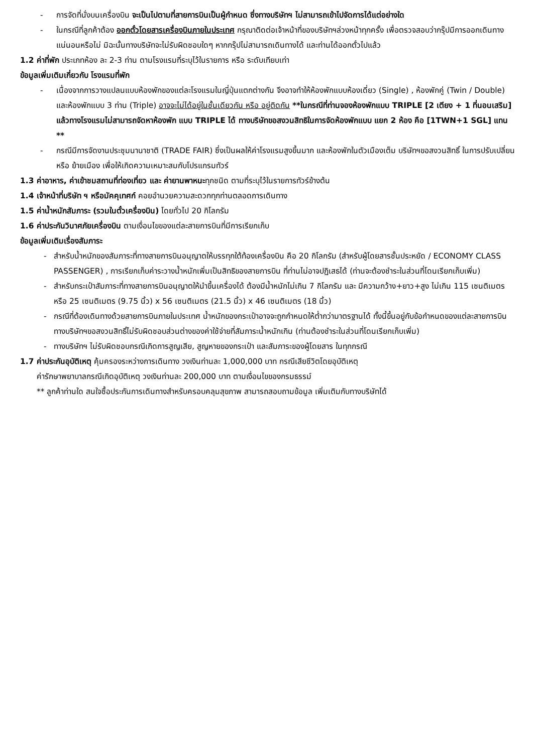- การจัดที่นั่งบนเครื่องบิน จะเป็นไปตามที่สายการบินเป็นผู้กำหนด ซึ่งทางบริษัทฯ ไม่สามารถเข้าไปจัดการได้แต่อย่างใด
- ในกรณีที่ลูกค้าต้อง ออกตั๋วโดยสารเครื่องบินภายในประเทศ กรุณาติดต่อเจ้าหน้าที่ของบริษัทฯล่วงหน้าทุกครั้ง เพื่อตรวจสอบว่ากรุ๊ปมีการออกเดินทางแน่นอนหรือไม่ มิฉะนั้นทางบริษัทจะไม่รับผิดชอบใดๆ หากกรุ๊ปไม่สามารถเดินทางได้ และท่านได้ออกตั๋วไปแล้ว
1.2 ค่าที่พัก ประเภทห้อง ละ 2-3 ท่าน ตามโรงแรมที่ระบุไว้ในรายการ หรือ ระดับเทียบเท่า
ข้อมูลเพิ่มเติมเกี่ยวกับ โรงแรมที่พัก
- เนื่องจากการวางแปลนแบบห้องพักของแต่ละโรงแรมในญี่ปุ่นแตกต่างกัน จึงอาจทำให้ห้องพักแบบห้องเดี่ยว (Single) , ห้องพักคู่ (Twin / Double) และห้องพักแบบ 3 ท่าน (Triple) อาจจะไม่ได้อยู่ในชั้นเดียวกัน หรือ อยู่ติดกัน **ในกรณีที่ท่านจองห้องพักแบบ TRIPLE [2 เตียง + 1 ที่นอนเสริม] แล้วทางโรงแรมไม่สามารถจัดหาห้องพัก แบบ TRIPLE ได้ ทางบริษัทขอสงวนสิทธิในการจัดห้องพักแบบ แยก 2 ห้อง คือ [1TWN+1 SGL] แทน **
- กรณีมีการจัดงานประชุมนานาชาติ (TRADE FAIR) ซึ่งเป็นผลให้ค่าโรงแรมสูงขึ้นมาก และห้องพักในตัวเมืองเต็ม บริษัทฯขอสงวนสิทธิ์ ในการปรับเปลี่ยน หรือ ย้ายเมือง เพื่อให้เกิดความเหมาะสมกับโปรแกรมทัวร์
1.3 ค่าอาหาร, ค่าเข้าชมสถานที่ท่องเที่ยว และ ค่ายานพาหนะทุกชนิด ตามที่ระบุไว้ในรายการทัวร์ข้างต้น
1.4 เจ้าหน้าที่บริษัท ฯ หรือมัคคุเทศก์ คอยอำนวยความสะดวกทุกท่านตลอดการเดินทาง
1.5 ค่าน้ำหนักสัมภาระ (รวมในตั๋วเครื่องบิน) โดยทั่วไป 20 กิโลกรัม
1.6 ค่าประกันวินาศภัยเครื่องบิน ตามเงื่อนไขของแต่ละสายการบินที่มีการเรียกเก็บ
ข้อมูลเพิ่มเติมเรื่องสัมภาระ
- สำหรับน้ำหนักของสัมภาระที่ทางสายการบินอนุญาตให้บรรทุกใต้ท้องเครื่องบิน คือ 20 กิโลกรัม (สำหรับผู้โดยสารชั้นประหยัด / ECONOMY CLASS PASSENGER) , การเรียกเก็บค่าระวางน้ำหนักเพิ่มเป็นสิทธิของสายการบิน ที่ท่านไม่อาจปฏิเสธได้ (ท่านจะต้องชำระในส่วนที่โดนเรียกเก็บเพิ่ม)
- สำหรับกระเป๋าสัมภาระที่ทางสายการบินอนุญาตให้นำขึ้นเครื่องได้ ต้องมีน้ำหนักไม่เกิน 7 กิโลกรัม และ มีความกว้าง+ยาว+สูง ไม่เกิน 115 เซนติเมตร หรือ 25 เซนติเมตร (9.75 นิ้ว) x 56 เซนติเมตร (21.5 นิ้ว) x 46 เซนติเมตร (18 นิ้ว)
- กรณีที่ต้องเดินทางด้วยสายการบินภายในประเทศ น้ำหนักของกระเป๋าอาจจะถูกกำหนดให้ต่ำกว่ามาตรฐานได้ ทั้งนี้ขึ้นอยู่กับข้อกำหนดของแต่ละสายการบิน ทางบริษัทฯขอสงวนสิทธิ์ไม่รับผิดชอบส่วนต่างของค่าใช้จ่ายที่สัมภาระน้ำหนักเกิน (ท่านต้องชำระในส่วนที่โดนเรียกเก็บเพิ่ม)
- ทางบริษัทฯ ไม่รับผิดชอบกรณีเกิดการสูญเสีย, สูญหายของกระเป๋า และสัมภาระของผู้โดยสาร ในทุกกรณี
1.7 ค่าประกันอุบัติเหตุ คุ้มครองระหว่างการเดินทาง วงเงินท่านละ 1,000,000 บาท กรณีเสียชีวิตโดยอุบัติเหตุ
ค่ารักษาพยาบาลกรณีเกิดอุบัติเหตุ วงเงินท่านละ 200,000 บาท ตามเงื่อนไขของกรมธรรม์
** ลูกค้าท่านใด สนใจซื้อประกันการเดินทางสำหรับครอบคลุมสุขภาพ สามารถสอบถามข้อมูล เพิ่มเติมกับทางบริษัทได้